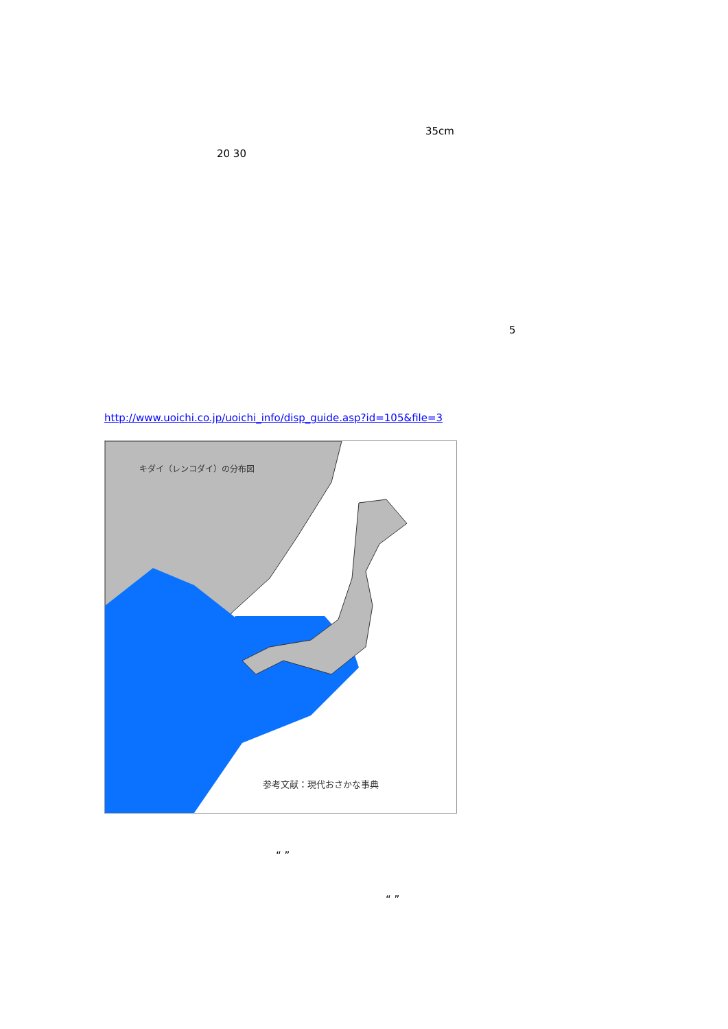35cm
20 30
5
http://www.uoichi.co.jp/uoichi_info/disp_guide.asp?id=105&file=3
キダイ（レンコダイ）の分布図
参考文献：現代おさかな事典
“ ”
“ ”